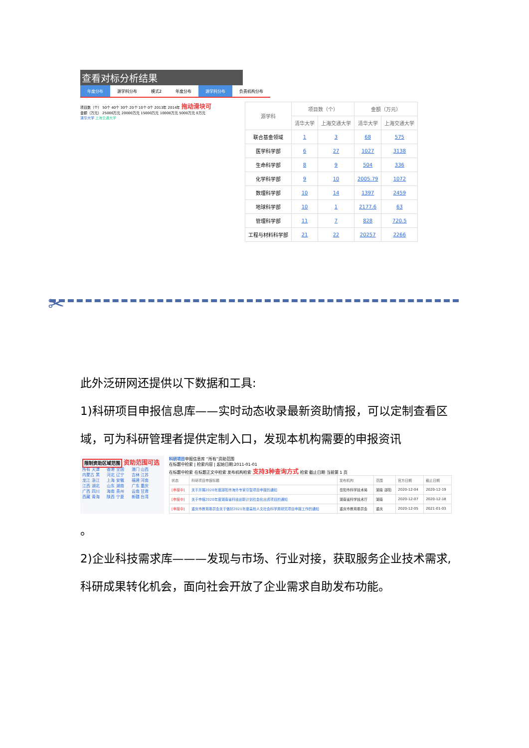查看对标分析结果
年度分布 源学科分布 模式2 年度分布 源学科分布 负责机构分布
项目数（个） 50个 40个 30个 20个 10个 0个 2013年 2014年 拖动滑块可
金额（万元） 25000万元 20000万元 15000万元 10000万元 5000万元 0万元
清华大学 上海交通大学
| 源学科 | 项目数（个） | | 金额（万元） | |
| --- | --- | --- | --- | --- |
| | 清华大学 | 上海交通大学 | 清华大学 | 上海交通大学 |
| 联合基金领域 | 1 | 3 | 68 | 575 |
| 医学科学部 | 6 | 27 | 1027 | 3138 |
| 生命科学部 | 8 | 9 | 504 | 336 |
| 化学科学部 | 9 | 10 | 2005.79 | 1072 |
| 数理科学部 | 10 | 14 | 1397 | 2459 |
| 地球科学部 | 10 | 1 | 2177.6 | 63 |
| 管理科学部 | 11 | 7 | 828 | 720.5 |
| 工程与材料科学部 | 21 | 22 | 20257 | 2266 |
✂
此外泛研网还提供以下数据和工具:
1)科研项目申报信息库——实时动态收录最新资助情报，可以定制查看区域，可为科研管理者提供定制入口，发现本机构需要的申报资讯
限制资助区域范围 资助范围可选
所有 天津 内蒙古 黑龙江 浙江 江西 湖北 广西 四川 西藏 青海 香港 全国 河北 辽宁 上海 安徽 山东 湖南 海南 贵州 陕西 宁夏 澳门 山西 吉林 江苏 福建 河南 广东 重庆 云南 甘肃 新疆 台湾
科研项目申报信息库 “所有”资助范围
在标题中检索 | 检索内容 | 起始日期:2011-01-01
在标题中检索 在标题正文中检索 发布机构检索 支持3种查询方式 检索 截止日期 当前第 1 页
| 状态 | 科研项目申报标题 | 发布机构 | 范围 | 官方日期 | 截止日期 |
| --- | --- | --- | --- | --- | --- |
| [申报中] | 关于开展2020年度邵阳市海外专家引智项目申报的通知 | 岳阳市科学技术局 | 湖南 邵阳 | 2020-12-04 | 2020-12-19 |
| [申报中] | 关于申报2020年度湖南省科技创新计划社会化出资项目的通知 | 湖南省科学技术厅 | 湖南 | 2020-12-07 | 2020-12-18 |
| [申报中] | 重庆市教育委员会关于做好2021年度高校人文社会科学类研究项目申报工作的通知 | 重庆市教育委员会 | 重庆 | 2020-12-05 | 2021-01-03 |
。
2)企业科技需求库———发现与市场、行业对接，获取服务企业技术需求,科研成果转化机会，面向社会开放了企业需求自助发布功能。